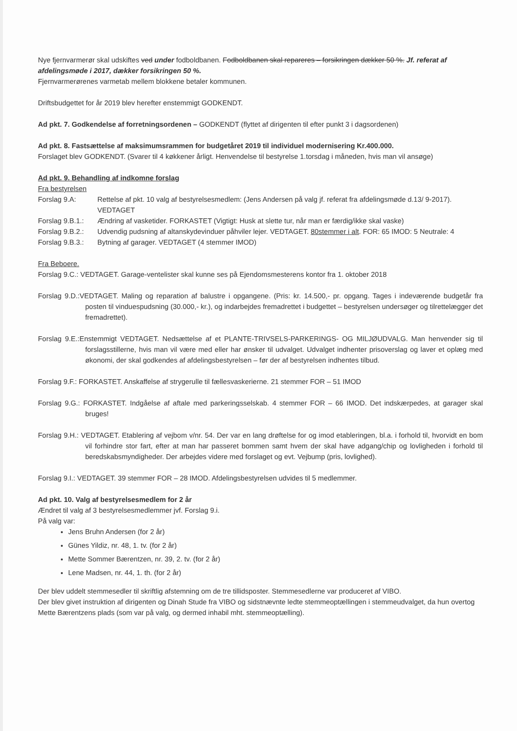Nye fjernvarmerør skal udskiftes ved under fodboldbanen. Fodboldbanen skal repareres – forsikringen dækker 50 %. Jf. referat af afdelingsmøde i 2017, dækker forsikringen 50 %.
Fjernvarmerørenes varmetab mellem blokkene betaler kommunen.
Driftsbudgettet for år 2019 blev herefter enstemmigt GODKENDT.
Ad pkt. 7. Godkendelse af forretningsordenen – GODKENDT (flyttet af dirigenten til efter punkt 3 i dagsordenen)
Ad pkt. 8. Fastsættelse af maksimumsrammen for budgetåret 2019 til individuel modernisering Kr.400.000.
Forslaget blev GODKENDT. (Svarer til 4 køkkener årligt. Henvendelse til bestyrelse 1.torsdag i måneden, hvis man vil ansøge)
Ad pkt. 9. Behandling af indkomne forslag
Fra bestyrelsen
Forslag 9.A: Rettelse af pkt. 10 valg af bestyrelsesmedlem: (Jens Andersen på valg jf. referat fra afdelingsmøde d.13/ 9-2017). VEDTAGET
Forslag 9.B.1.: Ændring af vasketider. FORKASTET (Vigtigt: Husk at slette tur, når man er færdig/ikke skal vaske)
Forslag 9.B.2.: Udvendig pudsning af altanskydevinduer påhviler lejer. VEDTAGET. 80stemmer i alt. FOR: 65 IMOD: 5 Neutrale: 4
Forslag 9.B.3.: Bytning af garager. VEDTAGET (4 stemmer IMOD)
Fra Beboere.
Forslag 9.C.: VEDTAGET. Garage-ventelister skal kunne ses på Ejendomsmesterens kontor fra 1. oktober 2018
Forslag 9.D.:VEDTAGET. Maling og reparation af balustre i opgangene. (Pris: kr. 14.500,- pr. opgang. Tages i indeværende budgetår fra posten til vinduespudsning (30.000,- kr.), og indarbejdes fremadrettet i budgettet – bestyrelsen undersøger og tilrettelægger det fremadrettet).
Forslag 9.E.:Enstemmigt VEDTAGET. Nedsættelse af et PLANTE-TRIVSELS-PARKERINGS- OG MILJØUDVALG. Man henvender sig til forslagsstillerne, hvis man vil være med eller har ønsker til udvalget. Udvalget indhenter prisoverslag og laver et oplæg med økonomi, der skal godkendes af afdelingsbestyrelsen – før der af bestyrelsen indhentes tilbud.
Forslag 9.F.: FORKASTET. Anskaffelse af strygerulle til fællesvaskerierne. 21 stemmer FOR – 51 IMOD
Forslag 9.G.: FORKASTET. Indgåelse af aftale med parkeringsselskab. 4 stemmer FOR – 66 IMOD. Det indskærpedes, at garager skal bruges!
Forslag 9.H.: VEDTAGET. Etablering af vejbom v/nr. 54. Der var en lang drøftelse for og imod etableringen, bl.a. i forhold til, hvorvidt en bom vil forhindre stor fart, efter at man har passeret bommen samt hvem der skal have adgang/chip og lovligheden i forhold til beredskabsmyndigheder. Der arbejdes videre med forslaget og evt. Vejbump (pris, lovlighed).
Forslag 9.I.: VEDTAGET. 39 stemmer FOR – 28 IMOD. Afdelingsbestyrelsen udvides til 5 medlemmer.
Ad pkt. 10. Valg af bestyrelsesmedlem for 2 år
Ændret til valg af 3 bestyrelsesmedlemmer jvf. Forslag 9.i.
På valg var:
Jens Bruhn Andersen (for 2 år)
Günes Yildiz, nr. 48, 1. tv. (for 2 år)
Mette Sommer Bærentzen, nr. 39, 2. tv. (for 2 år)
Lene Madsen, nr. 44, 1. th. (for 2 år)
Der blev uddelt stemmesedler til skriftlig afstemning om de tre tillidsposter. Stemmesedlerne var produceret af VIBO.
Der blev givet instruktion af dirigenten og Dinah Stude fra VIBO og sidstnævnte ledte stemmeoptællingen i stemmeudvalget, da hun overtog Mette Bærentzens plads (som var på valg, og dermed inhabil mht. stemmeoptælling).